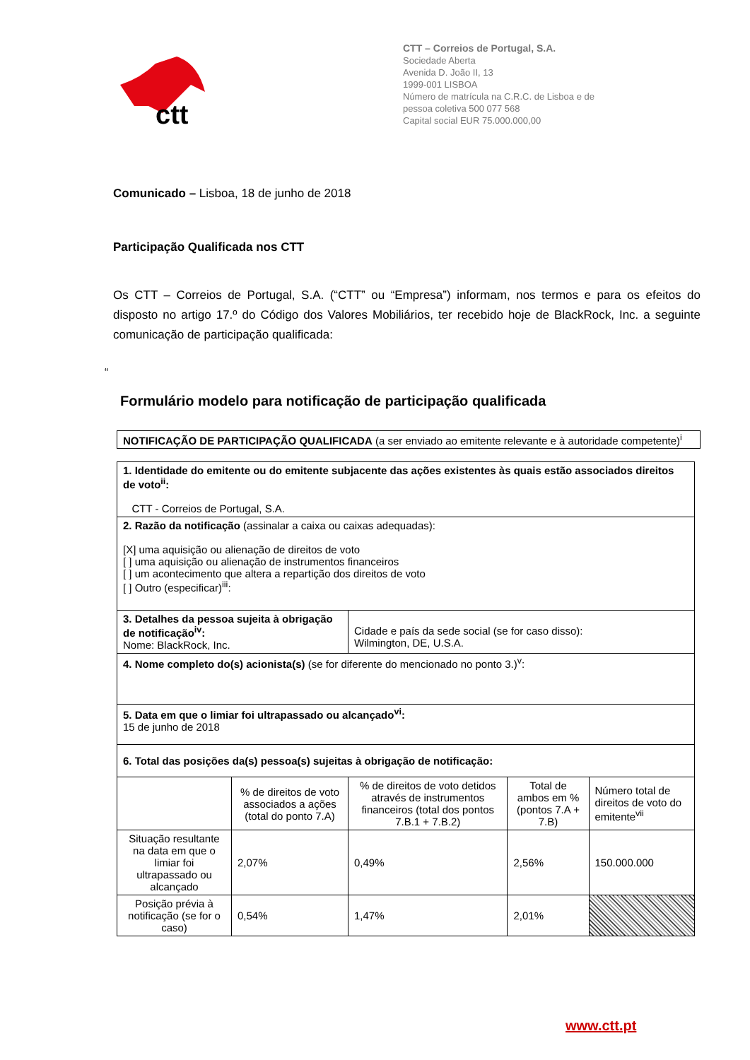ctt
CTT – Correios de Portugal, S.A.
Sociedade Aberta
Avenida D. João II, 13
1999-001 LISBOA
Número de matrícula na C.R.C. de Lisboa e de
pessoa coletiva 500 077 568
Capital social EUR 75.000.000,00
Comunicado – Lisboa, 18 de junho de 2018
Participação Qualificada nos CTT
Os CTT – Correios de Portugal, S.A. (“CTT” ou “Empresa”) informam, nos termos e para os efeitos do disposto no artigo 17.º do Código dos Valores Mobiliários, ter recebido hoje de BlackRock, Inc. a seguinte comunicação de participação qualificada:
“
Formulário modelo para notificação de participação qualificada
NOTIFICAÇÃO DE PARTICIPAÇÃO QUALIFICADA (a ser enviado ao emitente relevante e à autoridade competente)<sup>i</sup>
| 1. Identidade do emitente ou do emitente subjacente das ações existentes às quais estão associados direitos de voto<sup>ii</sup>: CTT - Correios de Portugal, S.A. | | | | |
| 2. Razão da notificação (assinalar a caixa ou caixas adequadas): [X] uma aquisição ou alienação de direitos de voto [ ] uma aquisição ou alienação de instrumentos financeiros [ ] um acontecimento que altera a repartição dos direitos de voto [ ] Outro (especificar)<sup>iii</sup>: | | | | |
| 3. Detalhes da pessoa sujeita à obrigação de notificação<sup>iv</sup>: Nome: BlackRock, Inc. | | Cidade e país da sede social (se for caso disso): Wilmington, DE, U.S.A. | | |
| 4. Nome completo do(s) acionista(s) (se for diferente do mencionado no ponto 3.)<sup>v</sup>: | | | | |
| 5. Data em que o limiar foi ultrapassado ou alcançado<sup>vi</sup>: 15 de junho de 2018 | | | | |
| 6. Total das posições da(s) pessoa(s) sujeitas à obrigação de notificação: | | | | |
| | % de direitos de voto associados a ações (total do ponto 7.A) | % de direitos de voto detidos através de instrumentos financeiros (total dos pontos 7.B.1 + 7.B.2) | Total de ambos em % (pontos 7.A + 7.B) | Número total de direitos de voto do emitente<sup>vii</sup> |
| Situação resultante na data em que o limiar foi ultrapassado ou alcançado | 2,07% | 0,49% | 2,56% | 150.000.000 |
| Posição prévia à notificação (se for o caso) | 0,54% | 1,47% | 2,01% | |
www.ctt.pt